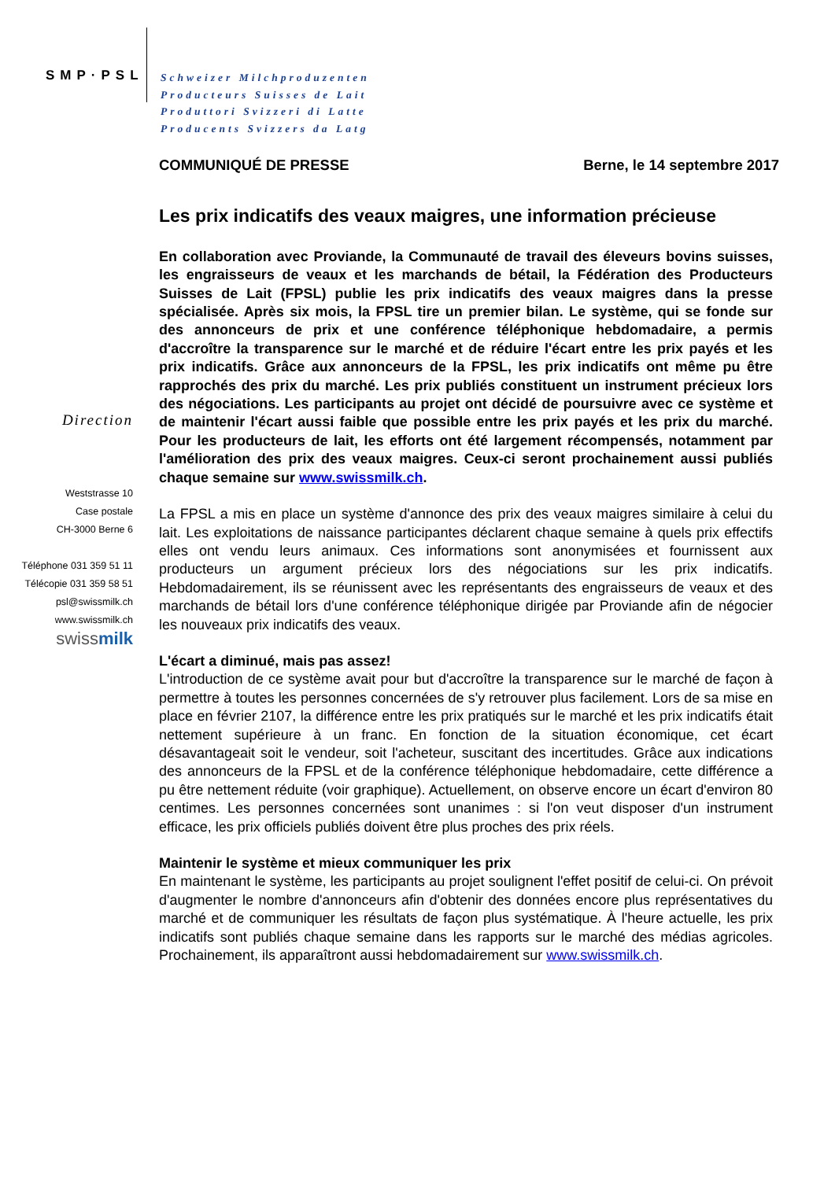SMP·PSL
Schweizer Milchproduzenten
Producteurs Suisses de Lait
Produttori Svizzeri di Latte
Producents Svizzers da Latg
Direction
Weststrasse 10
Case postale
CH-3000 Berne 6
Téléphone 031 359 51 11
Télécopie 031 359 58 51
psl@swissmilk.ch
www.swissmilk.ch
swissmilk
COMMUNIQUÉ DE PRESSE Berne, le 14 septembre 2017
Les prix indicatifs des veaux maigres, une information précieuse
En collaboration avec Proviande, la Communauté de travail des éleveurs bovins suisses, les engraisseurs de veaux et les marchands de bétail, la Fédération des Producteurs Suisses de Lait (FPSL) publie les prix indicatifs des veaux maigres dans la presse spécialisée. Après six mois, la FPSL tire un premier bilan. Le système, qui se fonde sur des annonceurs de prix et une conférence téléphonique hebdomadaire, a permis d'accroître la transparence sur le marché et de réduire l'écart entre les prix payés et les prix indicatifs. Grâce aux annonceurs de la FPSL, les prix indicatifs ont même pu être rapprochés des prix du marché. Les prix publiés constituent un instrument précieux lors des négociations. Les participants au projet ont décidé de poursuivre avec ce système et de maintenir l'écart aussi faible que possible entre les prix payés et les prix du marché. Pour les producteurs de lait, les efforts ont été largement récompensés, notamment par l'amélioration des prix des veaux maigres. Ceux-ci seront prochainement aussi publiés chaque semaine sur www.swissmilk.ch.
La FPSL a mis en place un système d'annonce des prix des veaux maigres similaire à celui du lait. Les exploitations de naissance participantes déclarent chaque semaine à quels prix effectifs elles ont vendu leurs animaux. Ces informations sont anonymisées et fournissent aux producteurs un argument précieux lors des négociations sur les prix indicatifs. Hebdomadairement, ils se réunissent avec les représentants des engraisseurs de veaux et des marchands de bétail lors d'une conférence téléphonique dirigée par Proviande afin de négocier les nouveaux prix indicatifs des veaux.
L'écart a diminué, mais pas assez!
L'introduction de ce système avait pour but d'accroître la transparence sur le marché de façon à permettre à toutes les personnes concernées de s'y retrouver plus facilement. Lors de sa mise en place en février 2107, la différence entre les prix pratiqués sur le marché et les prix indicatifs était nettement supérieure à un franc. En fonction de la situation économique, cet écart désavantageait soit le vendeur, soit l'acheteur, suscitant des incertitudes. Grâce aux indications des annonceurs de la FPSL et de la conférence téléphonique hebdomadaire, cette différence a pu être nettement réduite (voir graphique). Actuellement, on observe encore un écart d'environ 80 centimes. Les personnes concernées sont unanimes : si l'on veut disposer d'un instrument efficace, les prix officiels publiés doivent être plus proches des prix réels.
Maintenir le système et mieux communiquer les prix
En maintenant le système, les participants au projet soulignent l'effet positif de celui-ci. On prévoit d'augmenter le nombre d'annonceurs afin d'obtenir des données encore plus représentatives du marché et de communiquer les résultats de façon plus systématique. À l'heure actuelle, les prix indicatifs sont publiés chaque semaine dans les rapports sur le marché des médias agricoles. Prochainement, ils apparaîtront aussi hebdomadairement sur www.swissmilk.ch.